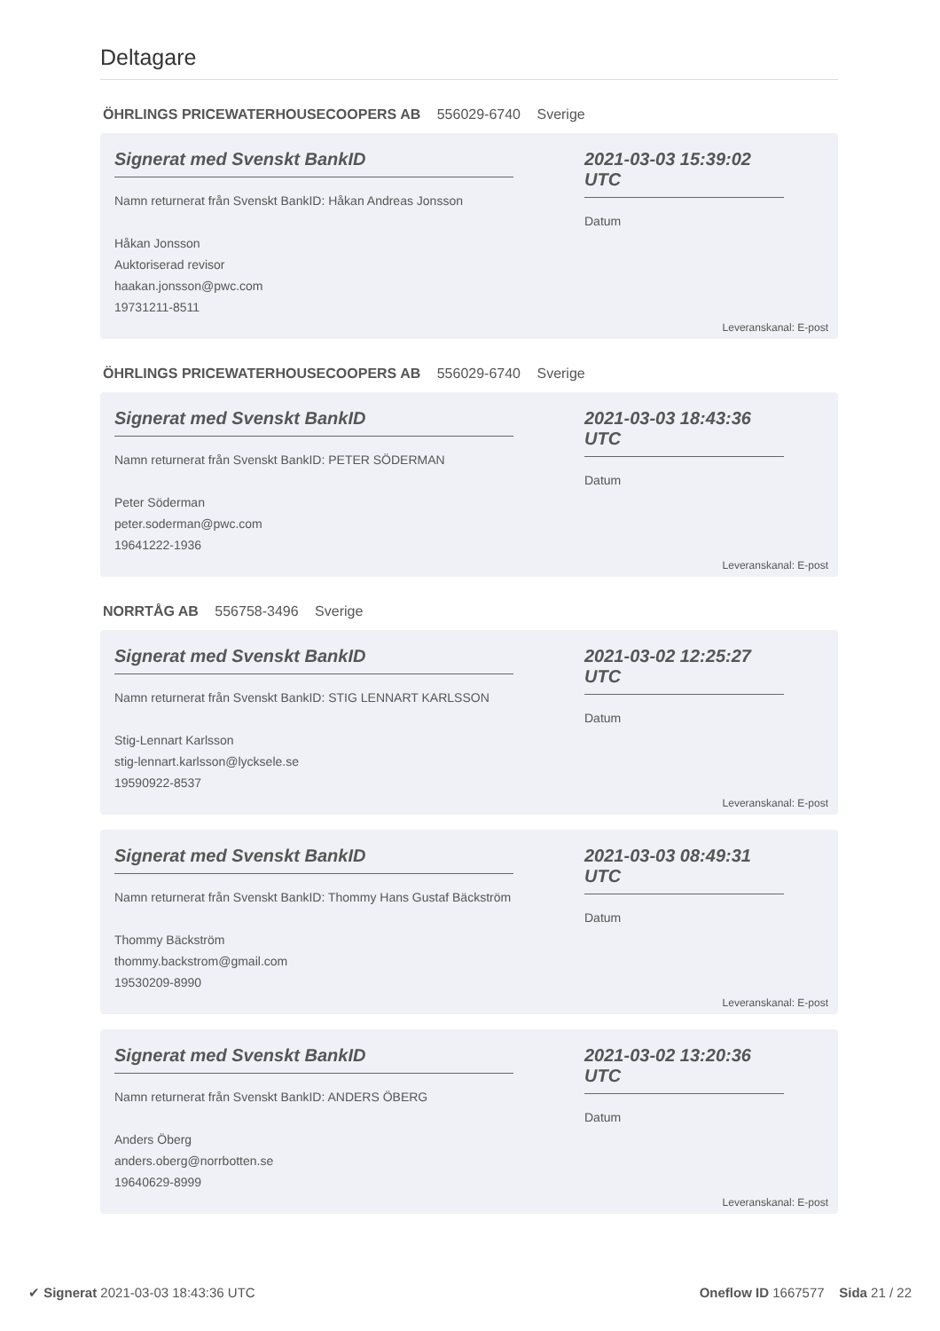Deltagare
ÖHRLINGS PRICEWATERHOUSECOOPERS AB 556029-6740 Sverige
Signerat med Svenskt BankID
Namn returnerat från Svenskt BankID: Håkan Andreas Jonsson
Håkan Jonsson
Auktoriserad revisor
haakan.jonsson@pwc.com
19731211-8511
2021-03-03 15:39:02 UTC
Datum
Leveranskanal: E-post
ÖHRLINGS PRICEWATERHOUSECOOPERS AB 556029-6740 Sverige
Signerat med Svenskt BankID
Namn returnerat från Svenskt BankID: PETER SÖDERMAN
Peter Söderman
peter.soderman@pwc.com
19641222-1936
2021-03-03 18:43:36 UTC
Datum
Leveranskanal: E-post
NORRTÅG AB 556758-3496 Sverige
Signerat med Svenskt BankID
Namn returnerat från Svenskt BankID: STIG LENNART KARLSSON
Stig-Lennart Karlsson
stig-lennart.karlsson@lycksele.se
19590922-8537
2021-03-02 12:25:27 UTC
Datum
Leveranskanal: E-post
Signerat med Svenskt BankID
Namn returnerat från Svenskt BankID: Thommy Hans Gustaf Bäckström
Thommy Bäckström
thommy.backstrom@gmail.com
19530209-8990
2021-03-03 08:49:31 UTC
Datum
Leveranskanal: E-post
Signerat med Svenskt BankID
Namn returnerat från Svenskt BankID: ANDERS ÖBERG
Anders Öberg
anders.oberg@norrbotten.se
19640629-8999
2021-03-02 13:20:36 UTC
Datum
Leveranskanal: E-post
✔ Signerat 2021-03-03 18:43:36 UTC
Oneflow ID 1667577 Sida 21 / 22